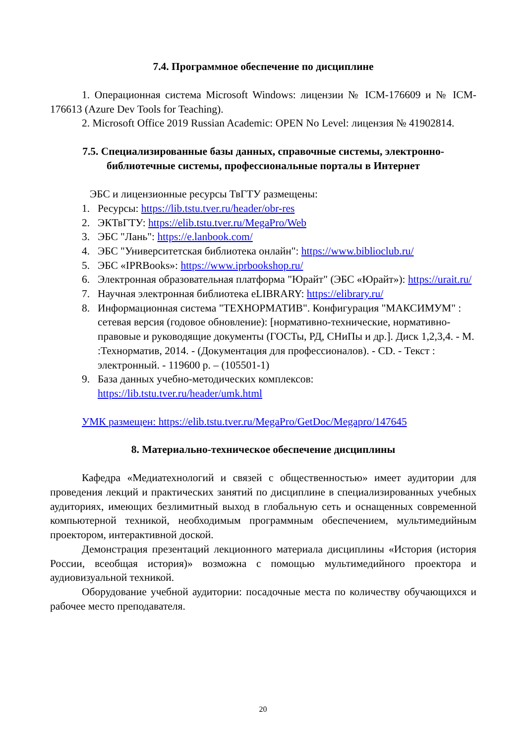7.4. Программное обеспечение по дисциплине
1. Операционная система Microsoft Windows: лицензии № ICM-176609 и № ICM-176613 (Azure Dev Tools for Teaching).
2. Microsoft Office 2019 Russian Academic: OPEN No Level: лицензия № 41902814.
7.5. Специализированные базы данных, справочные системы, электронно-библиотечные системы, профессиональные порталы в Интернет
ЭБС и лицензионные ресурсы ТвГТУ размещены:
1. Ресурсы: https://lib.tstu.tver.ru/header/obr-res
2. ЭКТвГТУ: https://elib.tstu.tver.ru/MegaPro/Web
3. ЭБС "Лань": https://e.lanbook.com/
4. ЭБС "Университетская библиотека онлайн": https://www.biblioclub.ru/
5. ЭБС «IPRBooks»: https://www.iprbookshop.ru/
6. Электронная образовательная платформа "Юрайт" (ЭБС «Юрайт»): https://urait.ru/
7. Научная электронная библиотека eLIBRARY: https://elibrary.ru/
8. Информационная система "ТЕХНОРМАТИВ". Конфигурация "МАКСИМУМ" : сетевая версия (годовое обновление): [нормативно-технические, нормативно-правовые и руководящие документы (ГОСТы, РД, СНиПы и др.]. Диск 1,2,3,4. - М. :Технорматив, 2014. - (Документация для профессионалов). - CD. - Текст : электронный. - 119600 р. – (105501-1)
9. База данных учебно-методических комплексов: https://lib.tstu.tver.ru/header/umk.html
УМК размещен: https://elib.tstu.tver.ru/MegaPro/GetDoc/Megapro/147645
8. Материально-техническое обеспечение дисциплины
Кафедра «Медиатехнологий и связей с общественностью» имеет аудитории для проведения лекций и практических занятий по дисциплине в специализированных учебных аудиториях, имеющих безлимитный выход в глобальную сеть и оснащенных современной компьютерной техникой, необходимым программным обеспечением, мультимедийным проектором, интерактивной доской.
Демонстрация презентаций лекционного материала дисциплины «История (история России, всеобщая история)» возможна с помощью мультимедийного проектора и аудиовизуальной техникой.
Оборудование учебной аудитории: посадочные места по количеству обучающихся и рабочее место преподавателя.
20